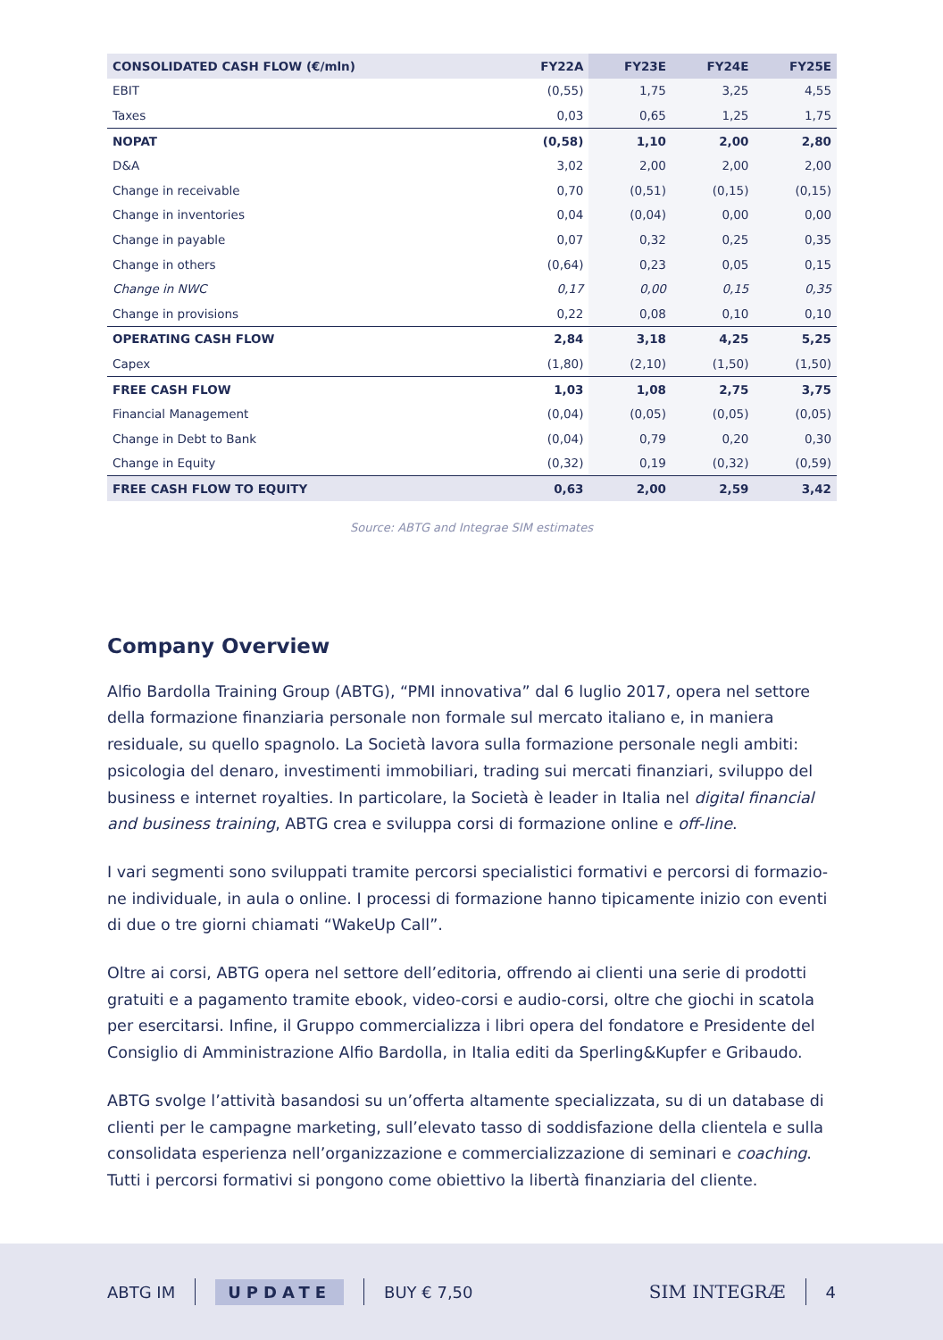| CONSOLIDATED CASH FLOW (€/mln) | FY22A | FY23E | FY24E | FY25E |
| --- | --- | --- | --- | --- |
| EBIT | (0,55) | 1,75 | 3,25 | 4,55 |
| Taxes | 0,03 | 0,65 | 1,25 | 1,75 |
| NOPAT | (0,58) | 1,10 | 2,00 | 2,80 |
| D&A | 3,02 | 2,00 | 2,00 | 2,00 |
| Change in receivable | 0,70 | (0,51) | (0,15) | (0,15) |
| Change in inventories | 0,04 | (0,04) | 0,00 | 0,00 |
| Change in payable | 0,07 | 0,32 | 0,25 | 0,35 |
| Change in others | (0,64) | 0,23 | 0,05 | 0,15 |
| Change in NWC | 0,17 | 0,00 | 0,15 | 0,35 |
| Change in provisions | 0,22 | 0,08 | 0,10 | 0,10 |
| OPERATING CASH FLOW | 2,84 | 3,18 | 4,25 | 5,25 |
| Capex | (1,80) | (2,10) | (1,50) | (1,50) |
| FREE CASH FLOW | 1,03 | 1,08 | 2,75 | 3,75 |
| Financial Management | (0,04) | (0,05) | (0,05) | (0,05) |
| Change in Debt to Bank | (0,04) | 0,79 | 0,20 | 0,30 |
| Change in Equity | (0,32) | 0,19 | (0,32) | (0,59) |
| FREE CASH FLOW TO EQUITY | 0,63 | 2,00 | 2,59 | 3,42 |
Source: ABTG and Integrae SIM estimates
Company Overview
Alfio Bardolla Training Group (ABTG), “PMI innovativa” dal 6 luglio 2017, opera nel setto­re della formazione finanziaria personale non formale sul mercato italiano e, in maniera residuale, su quello spagnolo. La Società lavora sulla formazione personale negli ambiti: psicologia del denaro, investimenti immobiliari, trading sui mercati finanziari, sviluppo del business e internet royalties. In particolare, la Società è leader in Italia nel digital financial and business training, ABTG crea e sviluppa corsi di formazione online e off-line.
I vari segmenti sono sviluppati tramite percorsi specialistici formativi e percorsi di formazio­ne individuale, in aula o online. I processi di formazione hanno tipicamente inizio con eventi di due o tre giorni chiamati “WakeUp Call”.
Oltre ai corsi, ABTG opera nel settore dell’editoria, offrendo ai clienti una serie di prodotti gratuiti e a pagamento tramite ebook, video-corsi e audio-corsi, oltre che giochi in scatola per esercitarsi. Infine, il Gruppo commercializza i libri opera del fondatore e Presidente del Consiglio di Amministrazione Alfio Bardolla, in Italia editi da Sperling&Kupfer e Gribaudo.
ABTG svolge l’attività basandosi su un’offerta altamente specializzata, su di un database di clienti per le campagne marketing, sull’elevato tasso di soddisfazione della clientela e sulla consolidata esperienza nell’organizzazione e commercializzazione di seminari e coaching. Tutti i percorsi formativi si pongono come obiettivo la libertà finanziaria del cliente.
ABTG IM UPDATE BUY € 7,50 SIM INTEGRÆ 4